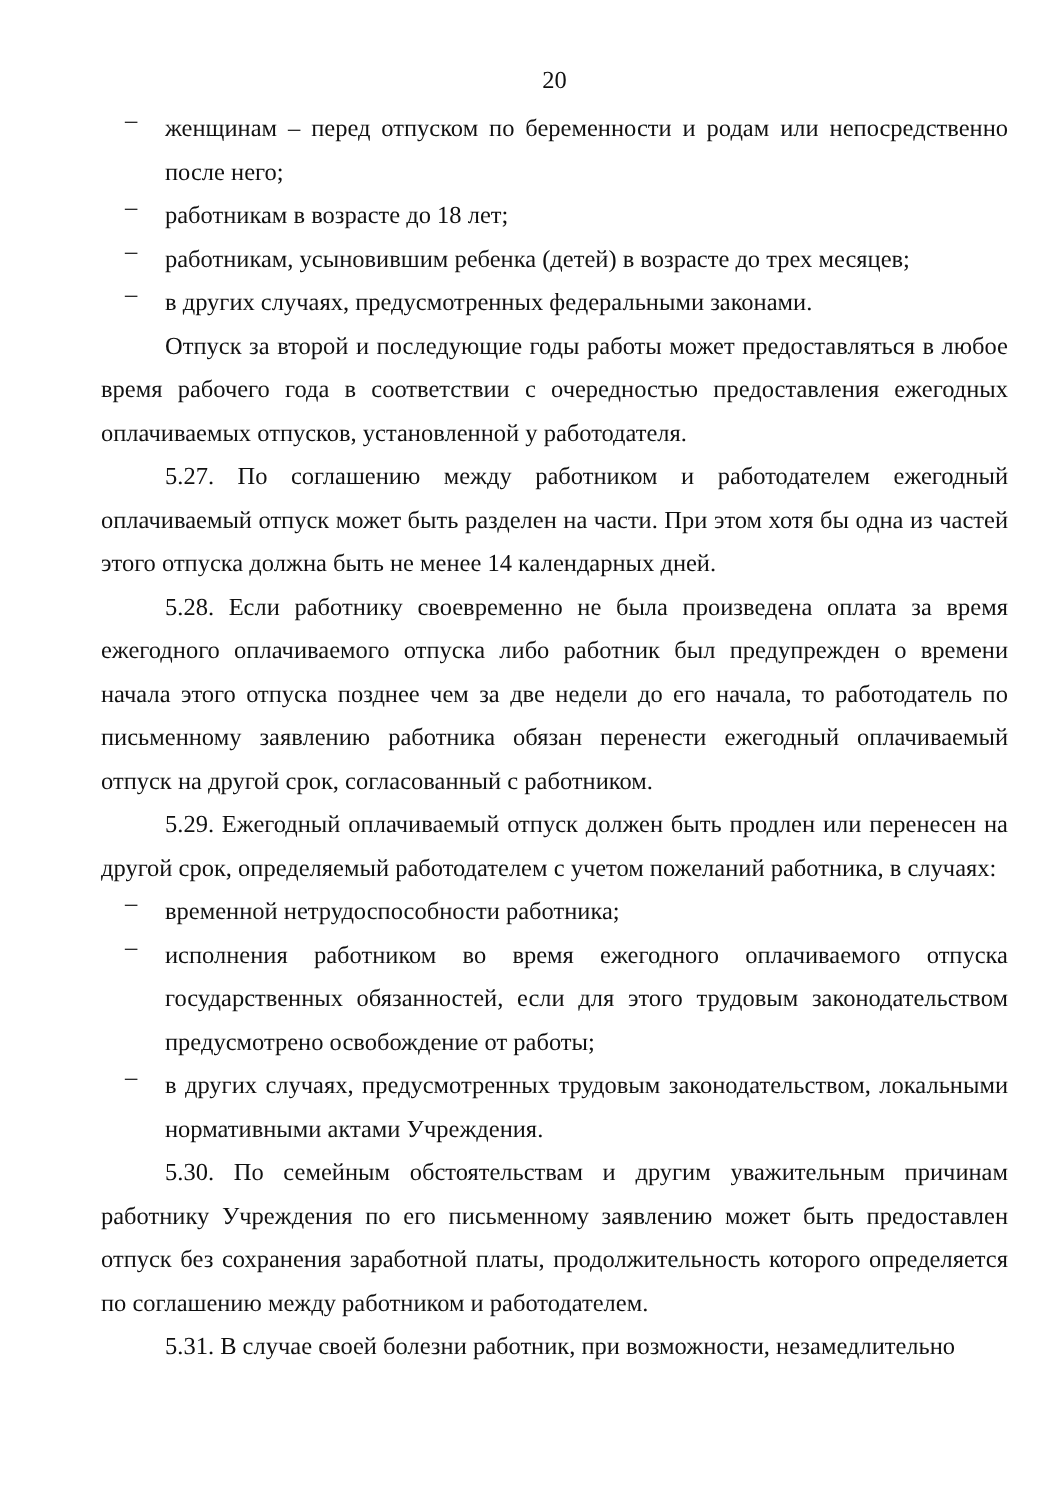20
–
женщинам – перед отпуском по беременности и родам или непосредственно после него;
–
работникам в возрасте до 18 лет;
–
работникам, усыновившим ребенка (детей) в возрасте до трех месяцев;
–
в других случаях, предусмотренных федеральными законами.
Отпуск за второй и последующие годы работы может предоставляться в любое время рабочего года в соответствии с очередностью предоставления ежегодных оплачиваемых отпусков, установленной у работодателя.
5.27. По соглашению между работником и работодателем ежегодный оплачиваемый отпуск может быть разделен на части. При этом хотя бы одна из частей этого отпуска должна быть не менее 14 календарных дней.
5.28. Если работнику своевременно не была произведена оплата за время ежегодного оплачиваемого отпуска либо работник был предупрежден о времени начала этого отпуска позднее чем за две недели до его начала, то работодатель по письменному заявлению работника обязан перенести ежегодный оплачиваемый отпуск на другой срок, согласованный с работником.
5.29. Ежегодный оплачиваемый отпуск должен быть продлен или перенесен на другой срок, определяемый работодателем с учетом пожеланий работника, в случаях:
–
временной нетрудоспособности работника;
–
исполнения работником во время ежегодного оплачиваемого отпуска государственных обязанностей, если для этого трудовым законодательством предусмотрено освобождение от работы;
–
в других случаях, предусмотренных трудовым законодательством, локальными нормативными актами Учреждения.
5.30. По семейным обстоятельствам и другим уважительным причинам работнику Учреждения по его письменному заявлению может быть предоставлен отпуск без сохранения заработной платы, продолжительность которого определяется по соглашению между работником и работодателем.
5.31. В случае своей болезни работник, при возможности, незамедлительно